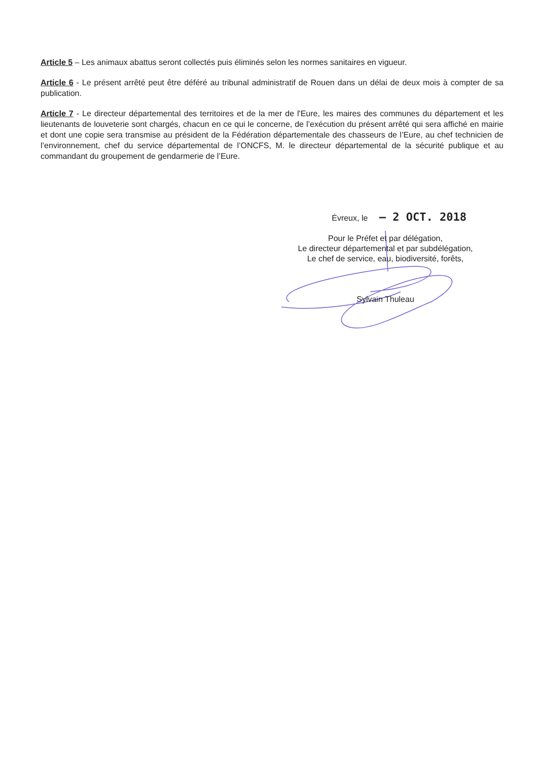Article 5 – Les animaux abattus seront collectés puis éliminés selon les normes sanitaires en vigueur.
Article 6 - Le présent arrêté peut être déféré au tribunal administratif de Rouen dans un délai de deux mois à compter de sa publication.
Article 7 - Le directeur départemental des territoires et de la mer de l'Eure, les maires des communes du département et les lieutenants de louveterie sont chargés, chacun en ce qui le concerne, de l’exécution du présent arrêté qui sera affiché en mairie et dont une copie sera transmise au président de la Fédération départementale des chasseurs de l’Eure, au chef technicien de l’environnement, chef du service départemental de l’ONCFS, M. le directeur départemental de la sécurité publique et au commandant du groupement de gendarmerie de l’Eure.
Évreux, le – 2 OCT. 2018
Pour le Préfet et par délégation,
Le directeur départemental et par subdélégation,
Le chef de service, eau, biodiversité, forêts,
Sylvain Thuleau